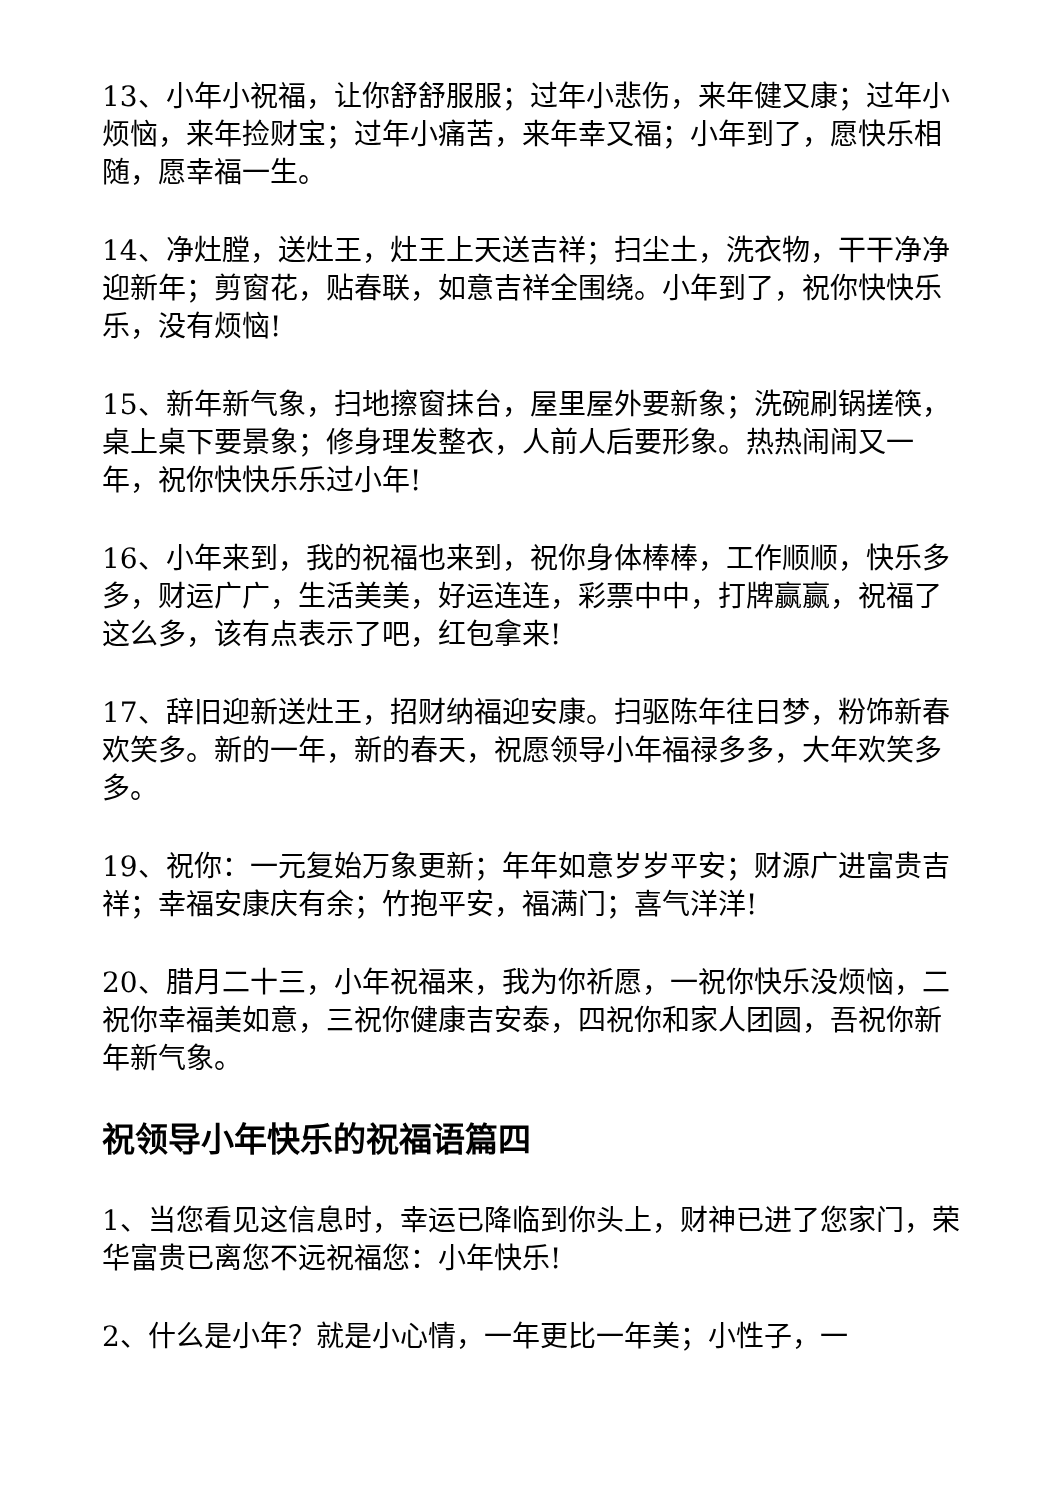13、小年小祝福，让你舒舒服服；过年小悲伤，来年健又康；过年小烦恼，来年捡财宝；过年小痛苦，来年幸又福；小年到了，愿快乐相随，愿幸福一生。
14、净灶膛，送灶王，灶王上天送吉祥；扫尘土，洗衣物，干干净净迎新年；剪窗花，贴春联，如意吉祥全围绕。小年到了，祝你快快乐乐，没有烦恼!
15、新年新气象，扫地擦窗抹台，屋里屋外要新象；洗碗刷锅搓筷，桌上桌下要景象；修身理发整衣，人前人后要形象。热热闹闹又一年，祝你快快乐乐过小年!
16、小年来到，我的祝福也来到，祝你身体棒棒，工作顺顺，快乐多多，财运广广，生活美美，好运连连，彩票中中，打牌赢赢，祝福了这么多，该有点表示了吧，红包拿来!
17、辞旧迎新送灶王，招财纳福迎安康。扫驱陈年往日梦，粉饰新春欢笑多。新的一年，新的春天，祝愿领导小年福禄多多，大年欢笑多多。
19、祝你：一元复始万象更新；年年如意岁岁平安；财源广进富贵吉祥；幸福安康庆有余；竹抱平安，福满门；喜气洋洋!
20、腊月二十三，小年祝福来，我为你祈愿，一祝你快乐没烦恼，二祝你幸福美如意，三祝你健康吉安泰，四祝你和家人团圆，吾祝你新年新气象。
祝领导小年快乐的祝福语篇四
1、当您看见这信息时，幸运已降临到你头上，财神已进了您家门，荣华富贵已离您不远祝福您：小年快乐!
2、什么是小年？就是小心情，一年更比一年美；小性子，一